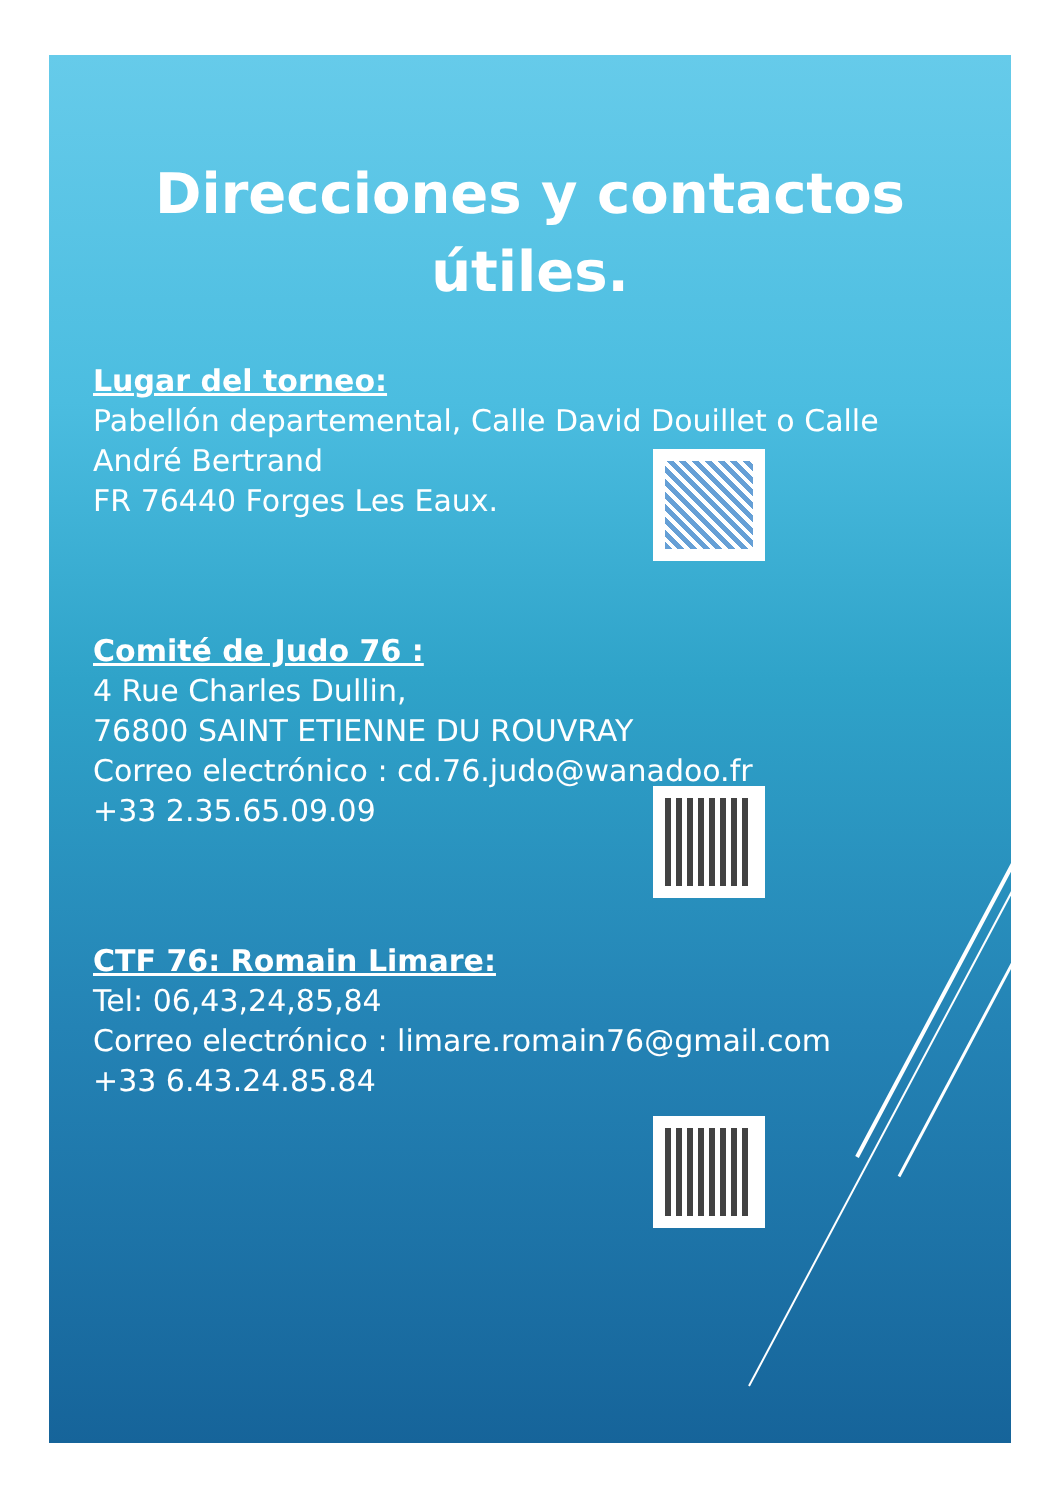Direcciones y contactos útiles.
Lugar del torneo:
Pabellón departemental, Calle David Douillet o Calle André Bertrand
FR 76440 Forges Les Eaux.
Comité de Judo 76 :
4 Rue Charles Dullin,
76800 SAINT ETIENNE DU ROUVRAY
Correo electrónico : cd.76.judo@wanadoo.fr
+33 2.35.65.09.09
CTF 76: Romain Limare:
Tel: 06,43,24,85,84
Correo electrónico : limare.romain76@gmail.com
+33 6.43.24.85.84